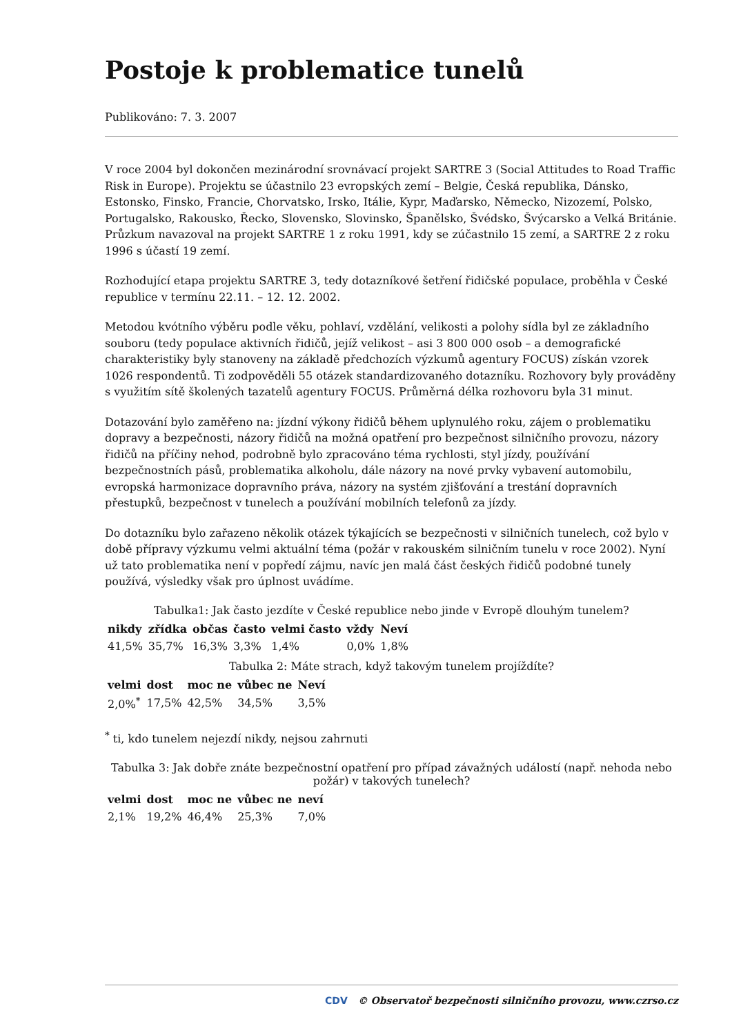Postoje k problematice tunelů
Publikováno: 7. 3. 2007
V roce 2004 byl dokončen mezinárodní srovnávací projekt SARTRE 3 (Social Attitudes to Road Traffic Risk in Europe). Projektu se účastnilo 23 evropských zemí – Belgie, Česká republika, Dánsko, Estonsko, Finsko, Francie, Chorvatsko, Irsko, Itálie, Kypr, Maďarsko, Německo, Nizozemí, Polsko, Portugalsko, Rakousko, Řecko, Slovensko, Slovinsko, Španělsko, Švédsko, Švýcarsko a Velká Británie. Průzkum navazoval na projekt SARTRE 1 z roku 1991, kdy se zúčastnilo 15 zemí, a SARTRE 2 z roku 1996 s účastí 19 zemí.
Rozhodující etapa projektu SARTRE 3, tedy dotazníkové šetření řidičské populace, proběhla v České republice v termínu 22.11. – 12. 12. 2002.
Metodou kvótního výběru podle věku, pohlaví, vzdělání, velikosti a polohy sídla byl ze základního souboru (tedy populace aktivních řidičů, jejíž velikost – asi 3 800 000 osob – a demografické charakteristiky byly stanoveny na základě předchozích výzkumů agentury FOCUS) získán vzorek 1026 respondentů. Ti zodpověděli 55 otázek standardizovaného dotazníku. Rozhovory byly prováděny s využitím sítě školených tazatelů agentury FOCUS. Průměrná délka rozhovoru byla 31 minut.
Dotazování bylo zaměřeno na: jízdní výkony řidičů během uplynulého roku, zájem o problematiku dopravy a bezpečnosti, názory řidičů na možná opatření pro bezpečnost silničního provozu, názory řidičů na příčiny nehod, podrobně bylo zpracováno téma rychlosti, styl jízdy, používání bezpečnostních pásů, problematika alkoholu, dále názory na nové prvky vybavení automobilu, evropská harmonizace dopravního práva, názory na systém zjišťování a trestání dopravních přestupků, bezpečnost v tunelech a používání mobilních telefonů za jízdy.
Do dotazníku bylo zařazeno několik otázek týkajících se bezpečnosti v silničních tunelech, což bylo v době přípravy výzkumu velmi aktuální téma (požár v rakouském silničním tunelu v roce 2002). Nyní už tato problematika není v popředí zájmu, navíc jen malá část českých řidičů podobné tunely používá, výsledky však pro úplnost uvádíme.
Tabulka1: Jak často jezdíte v České republice nebo jinde v Evropě dlouhým tunelem?
| nikdy | zřídka | občas | často | velmi často | vždy | Neví |
| --- | --- | --- | --- | --- | --- | --- |
| 41,5% | 35,7% | 16,3% | 3,3% | 1,4% | 0,0% | 1,8% |
Tabulka 2: Máte strach, když takovým tunelem projíždíte?
| velmi | dost | moc ne | vůbec ne | Neví |
| --- | --- | --- | --- | --- |
| 2,0%<sup>*</sup> | 17,5% | 42,5% | 34,5% | 3,5% |
<sup>*</sup> ti, kdo tunelem nejezdí nikdy, nejsou zahrnuti
Tabulka 3: Jak dobře znáte bezpečnostní opatření pro případ závažných událostí (např. nehoda nebo požár) v takových tunelech?
| velmi | dost | moc ne | vůbec ne | neví |
| --- | --- | --- | --- | --- |
| 2,1% | 19,2% | 46,4% | 25,3% | 7,0% |
CDV © Observatoř bezpečnosti silničního provozu, www.czrso.cz